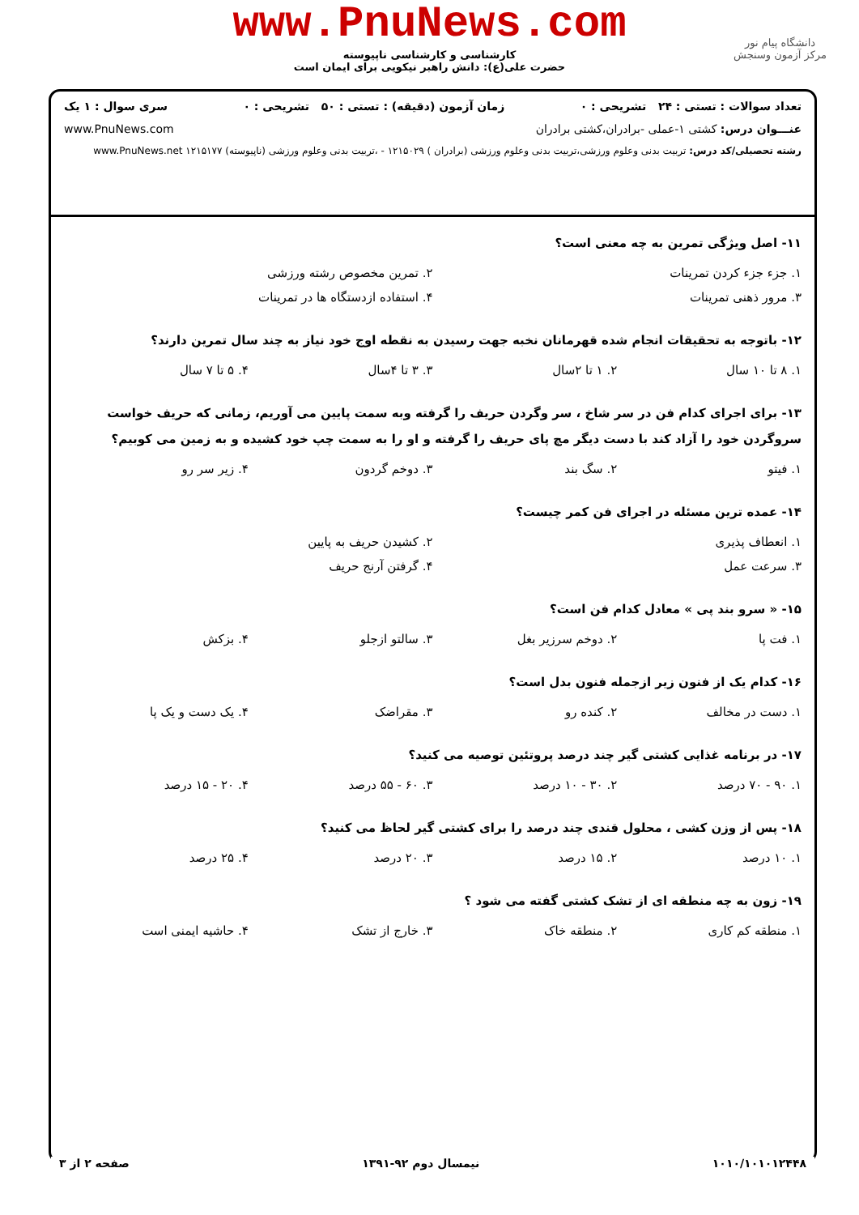www.PnuNews.com
کارشناسی و کارشناسی ناپیوسته
حضرت علی(ع): دانش راهبر نیکویی برای ایمان است
دانشگاه پیام نور
مرکز آزمون وسنجش
تعداد سوالات : تستی : ۲۴ تشریحی : ۰ زمان آزمون (دقیقه) : تستی : ۵۰ تشریحی : ۰ سری سوال : ۱ یک
عنـــوان درس: کشتی ۱-عملی -برادران،کشتی برادران www.PnuNews.com
رشته تحصیلی/کد درس: تربیت بدنی وعلوم ورزشی،تربیت بدنی وعلوم ورزشی (برادران ) ۱۲۱۵۰۲۹ - ،تربیت بدنی وعلوم ورزشی (ناپیوسته) ۱۲۱۵۱۷۷ www.PnuNews.net
۱۱- اصل ویژگی تمرین به چه معنی است؟
۱. جزء جزء کردن تمرینات ۲. تمرین مخصوص رشته ورزشی ۳. مرور ذهنی تمرینات ۴. استفاده ازدستگاه ها در تمرینات
۱۲- باتوجه به تحقیقات انجام شده قهرمانان نخبه جهت رسیدن به نقطه اوج خود نیاز به چند سال تمرین دارند؟
۱. ۸ تا ۱۰ سال ۲. ۱ تا ۲سال ۳. ۳ تا ۴سال ۴. ۵ تا ۷ سال
۱۳- برای اجرای کدام فن در سر شاخ ، سر وگردن حریف را گرفته وبه سمت پایین می آوریم، زمانی که حریف خواست سروگردن خود را آزاد کند با دست دیگر مچ پای حریف را گرفته و او را به سمت چپ خود کشیده و به زمین می کوبیم؟
۱. فیتو ۲. سگ بند ۳. دوخم گردون ۴. زیر سر رو
۱۴- عمده ترین مسئله در اجرای فن کمر چیست؟
۱. انعطاف پذیری ۲. کشیدن حریف به پایین ۳. سرعت عمل ۴. گرفتن آرنج حریف
۱۵- « سرو بند پی » معادل کدام فن است؟
۱. فت پا ۲. دوخم سرزیر بغل ۳. سالتو ازجلو ۴. بزکش
۱۶- کدام یک از فنون زیر ازجمله فنون بدل است؟
۱. دست در مخالف ۲. کنده رو ۳. مقراضک ۴. یک دست و یک پا
۱۷- در برنامه غذایی کشتی گیر چند درصد پروتئین توصیه می کنید؟
۱. ۹۰ - ۷۰ درصد ۲. ۳۰ - ۱۰ درصد ۳. ۶۰ - ۵۵ درصد ۴. ۲۰ - ۱۵ درصد
۱۸- پس از وزن کشی ، محلول قندی چند درصد را برای کشتی گیر لحاظ می کنید؟
۱. ۱۰ درصد ۲. ۱۵ درصد ۳. ۲۰ درصد ۴. ۲۵ درصد
۱۹- زون به چه منطقه ای از تشک کشتی گفته می شود ؟
۱. منطقه کم کاری ۲. منطقه خاک ۳. خارج از تشک ۴. حاشیه ایمنی است
۱۰۱۰/۱۰۱۰۱۲۴۴۸ نیمسال دوم ۹۲-۱۳۹۱ صفحه ۲ از ۳